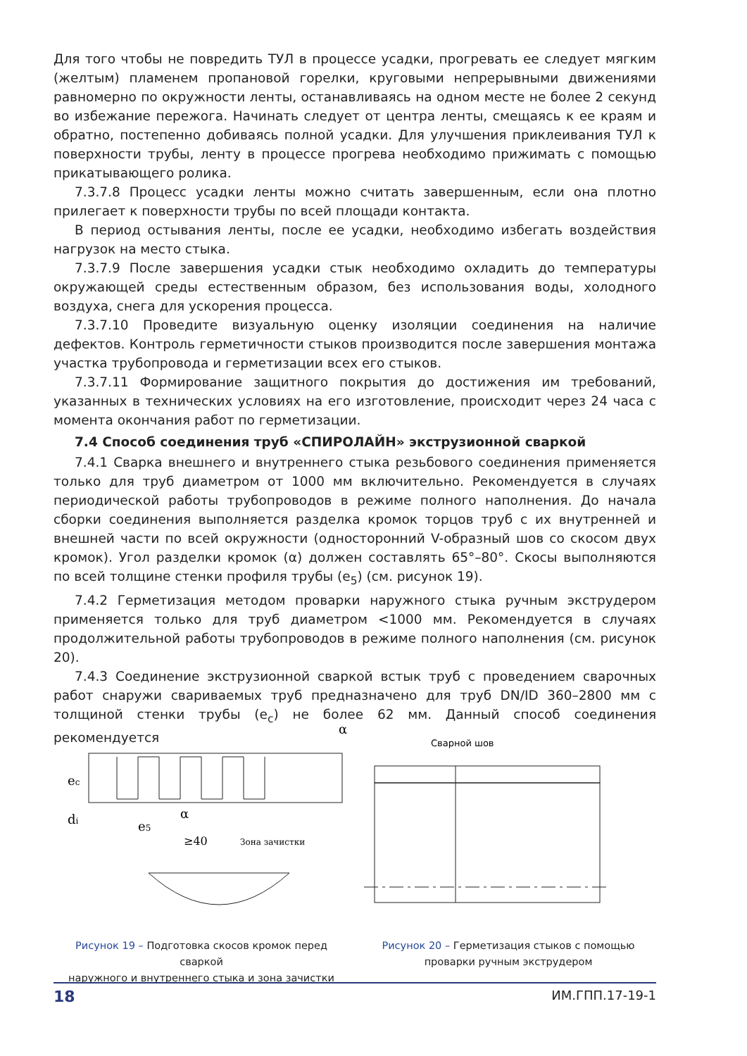Для того чтобы не повредить ТУЛ в процессе усадки, прогревать ее следует мягким (желтым) пламенем пропановой горелки, круговыми непрерывными движениями равномерно по окружности ленты, останавливаясь на одном месте не более 2 секунд во избежание пережога. Начинать следует от центра ленты, смещаясь к ее краям и обратно, постепенно добиваясь полной усадки. Для улучшения приклеивания ТУЛ к поверхности трубы, ленту в процессе прогрева необходимо прижимать с помощью прикатывающего ролика.
7.3.7.8 Процесс усадки ленты можно считать завершенным, если она плотно прилегает к поверхности трубы по всей площади контакта.
В период остывания ленты, после ее усадки, необходимо избегать воздействия нагрузок на место стыка.
7.3.7.9 После завершения усадки стык необходимо охладить до температуры окружающей среды естественным образом, без использования воды, холодного воздуха, снега для ускорения процесса.
7.3.7.10 Проведите визуальную оценку изоляции соединения на наличие дефектов. Контроль герметичности стыков производится после завершения монтажа участка трубопровода и герметизации всех его стыков.
7.3.7.11 Формирование защитного покрытия до достижения им требований, указанных в технических условиях на его изготовление, происходит через 24 часа с момента окончания работ по герметизации.
7.4 Способ соединения труб «СПИРОЛАЙН» экструзионной сваркой
7.4.1 Сварка внешнего и внутреннего стыка резьбового соединения применяется только для труб диаметром от 1000 мм включительно. Рекомендуется в случаях периодической работы трубопроводов в режиме полного наполнения. До начала сборки соединения выполняется разделка кромок торцов труб с их внутренней и внешней части по всей окружности (односторонний V-образный шов со скосом двух кромок). Угол разделки кромок (α) должен составлять 65°–80°. Скосы выполняются по всей толщине стенки профиля трубы (e<sub>5</sub>) (см. рисунок 19).
7.4.2 Герметизация методом проварки наружного стыка ручным экструдером применяется только для труб диаметром <1000 мм. Рекомендуется в случаях продолжительной работы трубопроводов в режиме полного наполнения (см. рисунок 20).
7.4.3 Соединение экструзионной сваркой встык труб с проведением сварочных работ снаружи свариваемых труб предназначено для труб DN/ID 360–2800 мм с толщиной стенки трубы (e<sub>c</sub>) не более 62 мм. Данный способ соединения рекомендуется
α
ec
di
e5
α
≥40
Зона зачистки
Рисунок 19 – Подготовка скосов кромок перед сваркой
наружного и внутреннего стыка и зона зачистки
Сварной шов
Рисунок 20 – Герметизация стыков с помощью
проварки ручным экструдером
18 ИМ.ГПП.17-19-1